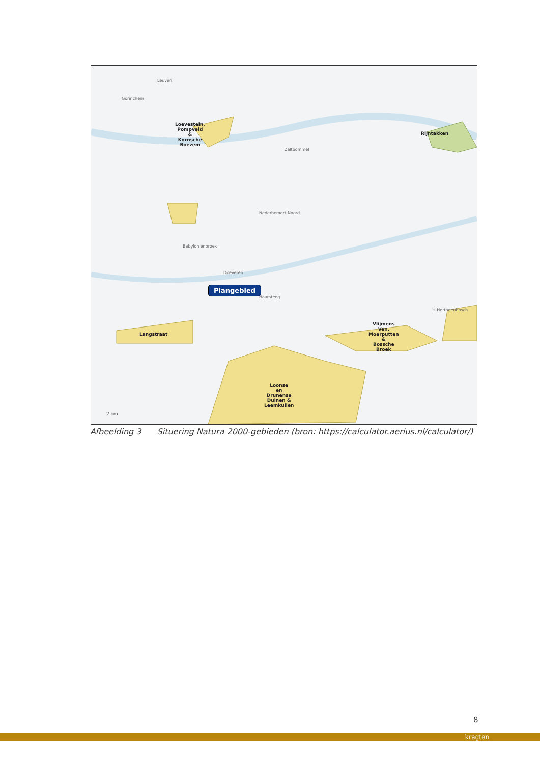Leuven
Gorinchem
Loevestein,
Pompveld
&
Kornsche
Boezem
Rijntakken
Zaltbommel
Nederhemert-Noord
Babylonienbroek
Doeveren
Haarsteeg
's-Hertogenbosch
Langstraat
Vlijmens
Ven,
Moerputten
&
Bossche
Broek
Loonse
en
Drunense
Duinen &
Leemkuilen
Plangebied
2 km
Afbeelding 3 Situering Natura 2000-gebieden (bron: https://calculator.aerius.nl/calculator/)
8
kragten